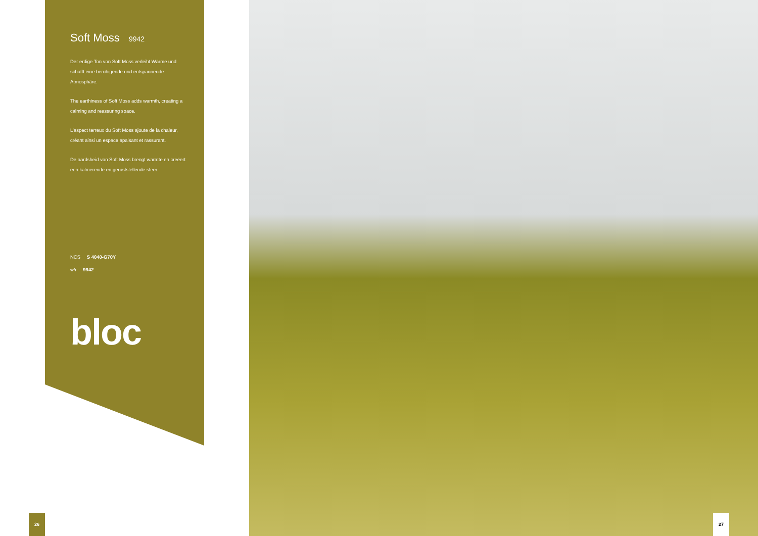Soft Moss 9942
Der erdige Ton von Soft Moss verleiht Wärme und schafft eine beruhigende und entspannende Atmosphäre.
The earthiness of Soft Moss adds warmth, creating a calming and reassuring space.
L’aspect terreux du Soft Moss ajoute de la chaleur, créant ainsi un espace apaisant et rassurant.
De aardsheid van Soft Moss brengt warmte en creëert een kalmerende en geruststellende sfeer.
NCS S 4040-G70Y
w/r 9942
bloc
26 27